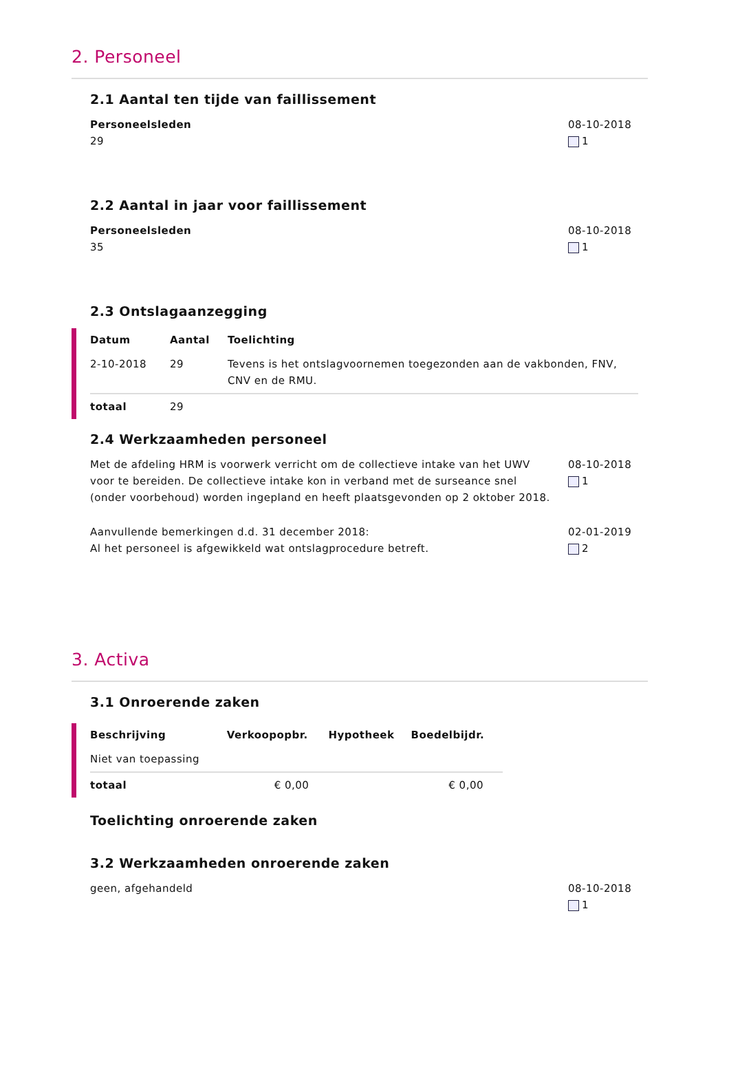2. Personeel
2.1 Aantal ten tijde van faillissement
Personeelsleden
29
08-10-2018
1
2.2 Aantal in jaar voor faillissement
Personeelsleden
35
08-10-2018
1
2.3 Ontslagaanzegging
| Datum | Aantal | Toelichting |
| --- | --- | --- |
| 2-10-2018 | 29 | Tevens is het ontslagvoornemen toegezonden aan de vakbonden, FNV, CNV en de RMU. |
| totaal | 29 | |
2.4 Werkzaamheden personeel
Met de afdeling HRM is voorwerk verricht om de collectieve intake van het UWV voor te bereiden. De collectieve intake kon in verband met de surseance snel (onder voorbehoud) worden ingepland en heeft plaatsgevonden op 2 oktober 2018.
08-10-2018
1
Aanvullende bemerkingen d.d. 31 december 2018:
Al het personeel is afgewikkeld wat ontslagprocedure betreft.
02-01-2019
2
3. Activa
3.1 Onroerende zaken
| Beschrijving | Verkoopopbr. | Hypotheek | Boedelbijdr. |
| --- | --- | --- | --- |
| Niet van toepassing | | | |
| totaal | € 0,00 | | € 0,00 |
Toelichting onroerende zaken
3.2 Werkzaamheden onroerende zaken
geen, afgehandeld 08-10-2018
1